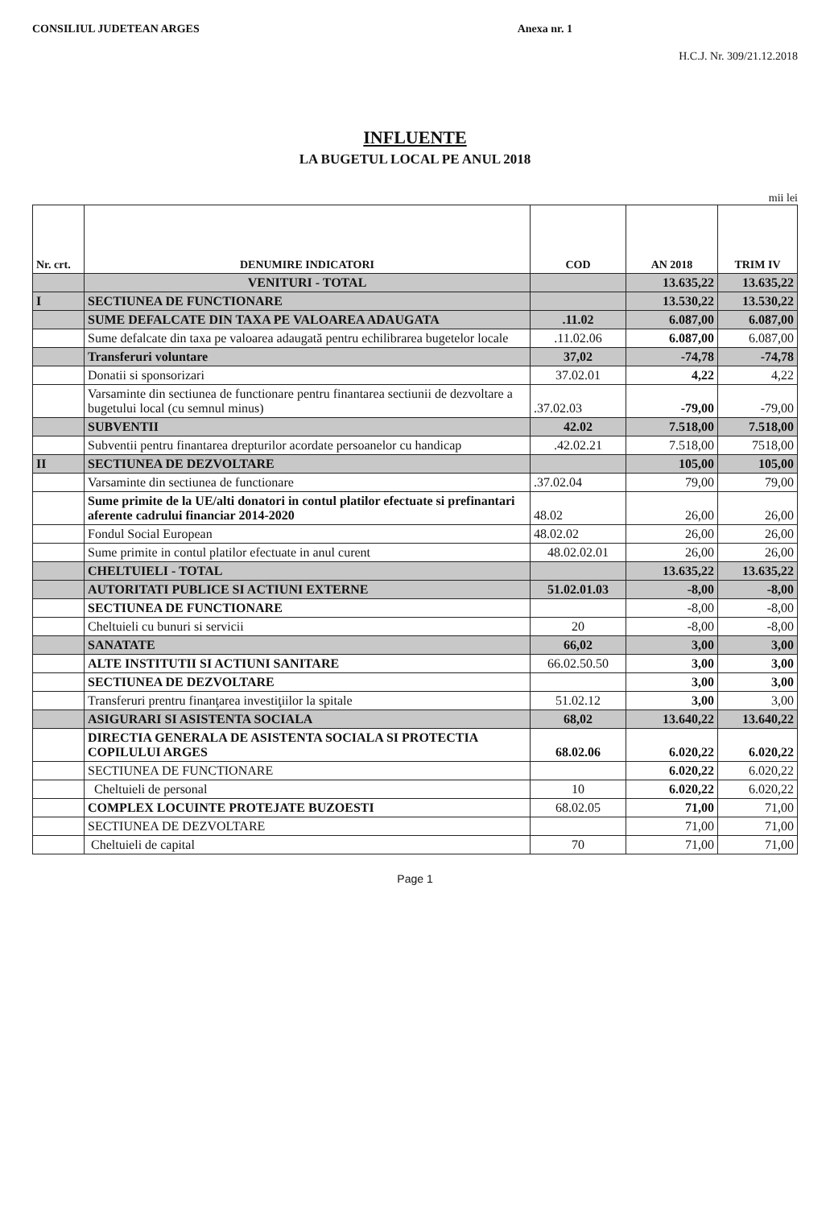CONSILIUL JUDETEAN ARGES Anexa nr. 1
H.C.J. Nr. 309/21.12.2018
INFLUENTE
LA BUGETUL LOCAL PE ANUL 2018
mii lei
| Nr. crt. | DENUMIRE INDICATORI | COD | AN 2018 | TRIM IV |
| --- | --- | --- | --- | --- |
| | VENITURI - TOTAL | | 13.635,22 | 13.635,22 |
| I | SECTIUNEA DE FUNCTIONARE | | 13.530,22 | 13.530,22 |
| | SUME DEFALCATE DIN TAXA PE VALOAREA ADAUGATA | .11.02 | 6.087,00 | 6.087,00 |
| | Sume defalcate din taxa pe valoarea adaugată pentru echilibrarea bugetelor locale | .11.02.06 | 6.087,00 | 6.087,00 |
| | Transferuri voluntare | 37,02 | -74,78 | -74,78 |
| | Donatii si sponsorizari | 37.02.01 | 4,22 | 4,22 |
| | Varsaminte din sectiunea de functionare pentru finantarea sectiunii de dezvoltare a bugetului local (cu semnul minus) | .37.02.03 | -79,00 | -79,00 |
| | SUBVENTII | 42.02 | 7.518,00 | 7.518,00 |
| | Subventii pentru finantarea drepturilor acordate persoanelor cu handicap | .42.02.21 | 7.518,00 | 7518,00 |
| II | SECTIUNEA DE DEZVOLTARE | | 105,00 | 105,00 |
| | Varsaminte din sectiunea de functionare | .37.02.04 | 79,00 | 79,00 |
| | Sume primite de la UE/alti donatori in contul platilor efectuate si prefinantari aferente cadrului financiar 2014-2020 | 48.02 | 26,00 | 26,00 |
| | Fondul Social European | 48.02.02 | 26,00 | 26,00 |
| | Sume primite in contul platilor efectuate in anul curent | 48.02.02.01 | 26,00 | 26,00 |
| | CHELTUIELI - TOTAL | | 13.635,22 | 13.635,22 |
| | AUTORITATI PUBLICE SI ACTIUNI EXTERNE | 51.02.01.03 | -8,00 | -8,00 |
| | SECTIUNEA DE FUNCTIONARE | | -8,00 | -8,00 |
| | Cheltuieli cu bunuri si servicii | 20 | -8,00 | -8,00 |
| | SANATATE | 66,02 | 3,00 | 3,00 |
| | ALTE INSTITUTII SI ACTIUNI SANITARE | 66.02.50.50 | 3,00 | 3,00 |
| | SECTIUNEA DE DEZVOLTARE | | 3,00 | 3,00 |
| | Transferuri prentru finanţarea investiţiilor la spitale | 51.02.12 | 3,00 | 3,00 |
| | ASIGURARI SI ASISTENTA SOCIALA | 68,02 | 13.640,22 | 13.640,22 |
| | DIRECTIA GENERALA DE ASISTENTA SOCIALA SI PROTECTIA COPILULUI ARGES | 68.02.06 | 6.020,22 | 6.020,22 |
| | SECTIUNEA DE FUNCTIONARE | | 6.020,22 | 6.020,22 |
| | Cheltuieli de personal | 10 | 6.020,22 | 6.020,22 |
| | COMPLEX LOCUINTE PROTEJATE BUZOESTI | 68.02.05 | 71,00 | 71,00 |
| | SECTIUNEA DE DEZVOLTARE | | 71,00 | 71,00 |
| | Cheltuieli de capital | 70 | 71,00 | 71,00 |
Page 1